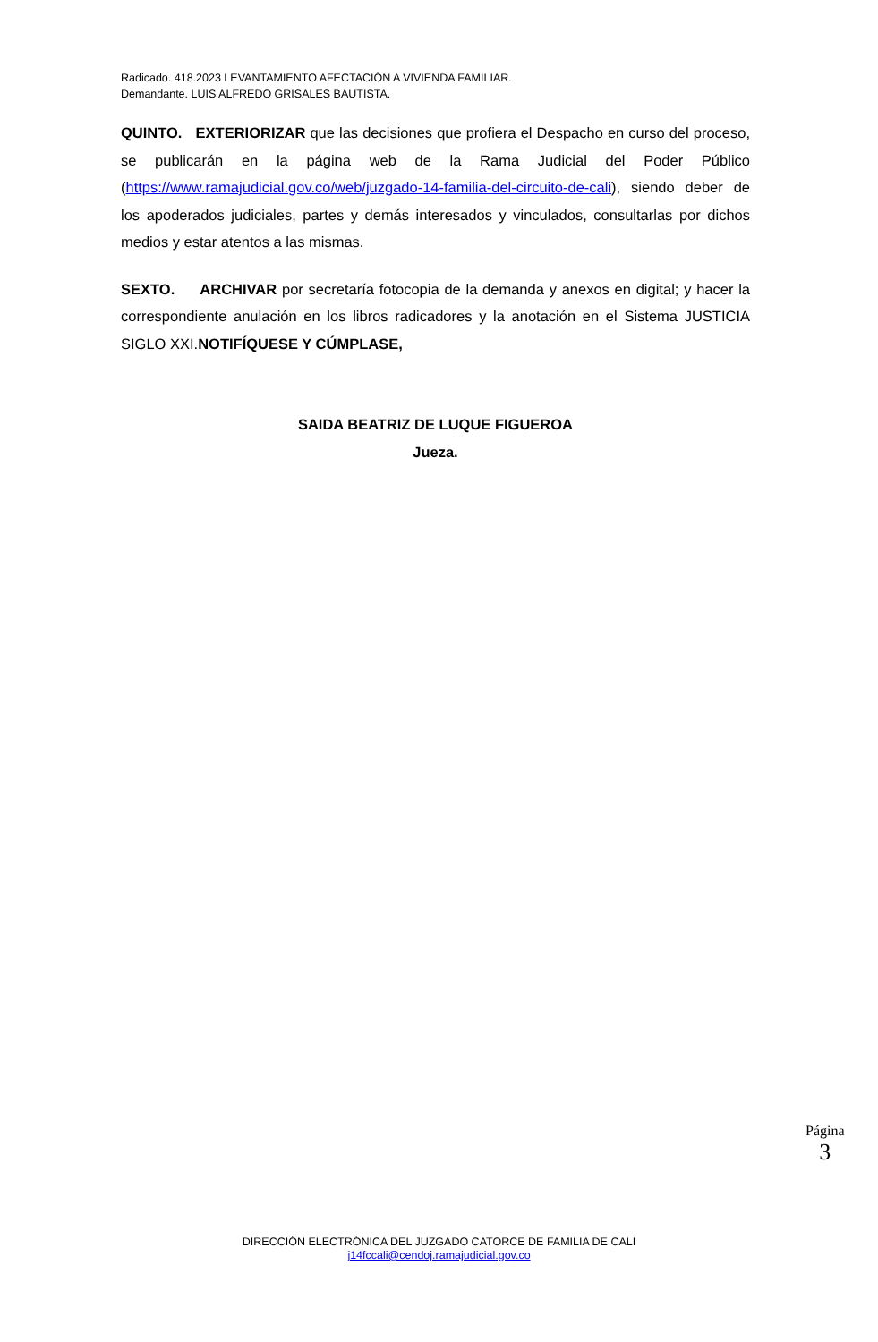Radicado. 418.2023 LEVANTAMIENTO AFECTACIÓN A VIVIENDA FAMILIAR.
Demandante. LUIS ALFREDO GRISALES BAUTISTA.
QUINTO. EXTERIORIZAR que las decisiones que profiera el Despacho en curso del proceso, se publicarán en la página web de la Rama Judicial del Poder Público (https://www.ramajudicial.gov.co/web/juzgado-14-familia-del-circuito-de-cali), siendo deber de los apoderados judiciales, partes y demás interesados y vinculados, consultarlas por dichos medios y estar atentos a las mismas.
SEXTO. ARCHIVAR por secretaría fotocopia de la demanda y anexos en digital; y hacer la correspondiente anulación en los libros radicadores y la anotación en el Sistema JUSTICIA SIGLO XXI.NOTIFÍQUESE Y CÚMPLASE,
SAIDA BEATRIZ DE LUQUE FIGUEROA
Jueza.
Página
3
DIRECCIÓN ELECTRÓNICA DEL JUZGADO CATORCE DE FAMILIA DE CALI
j14fccali@cendoj.ramajudicial.gov.co